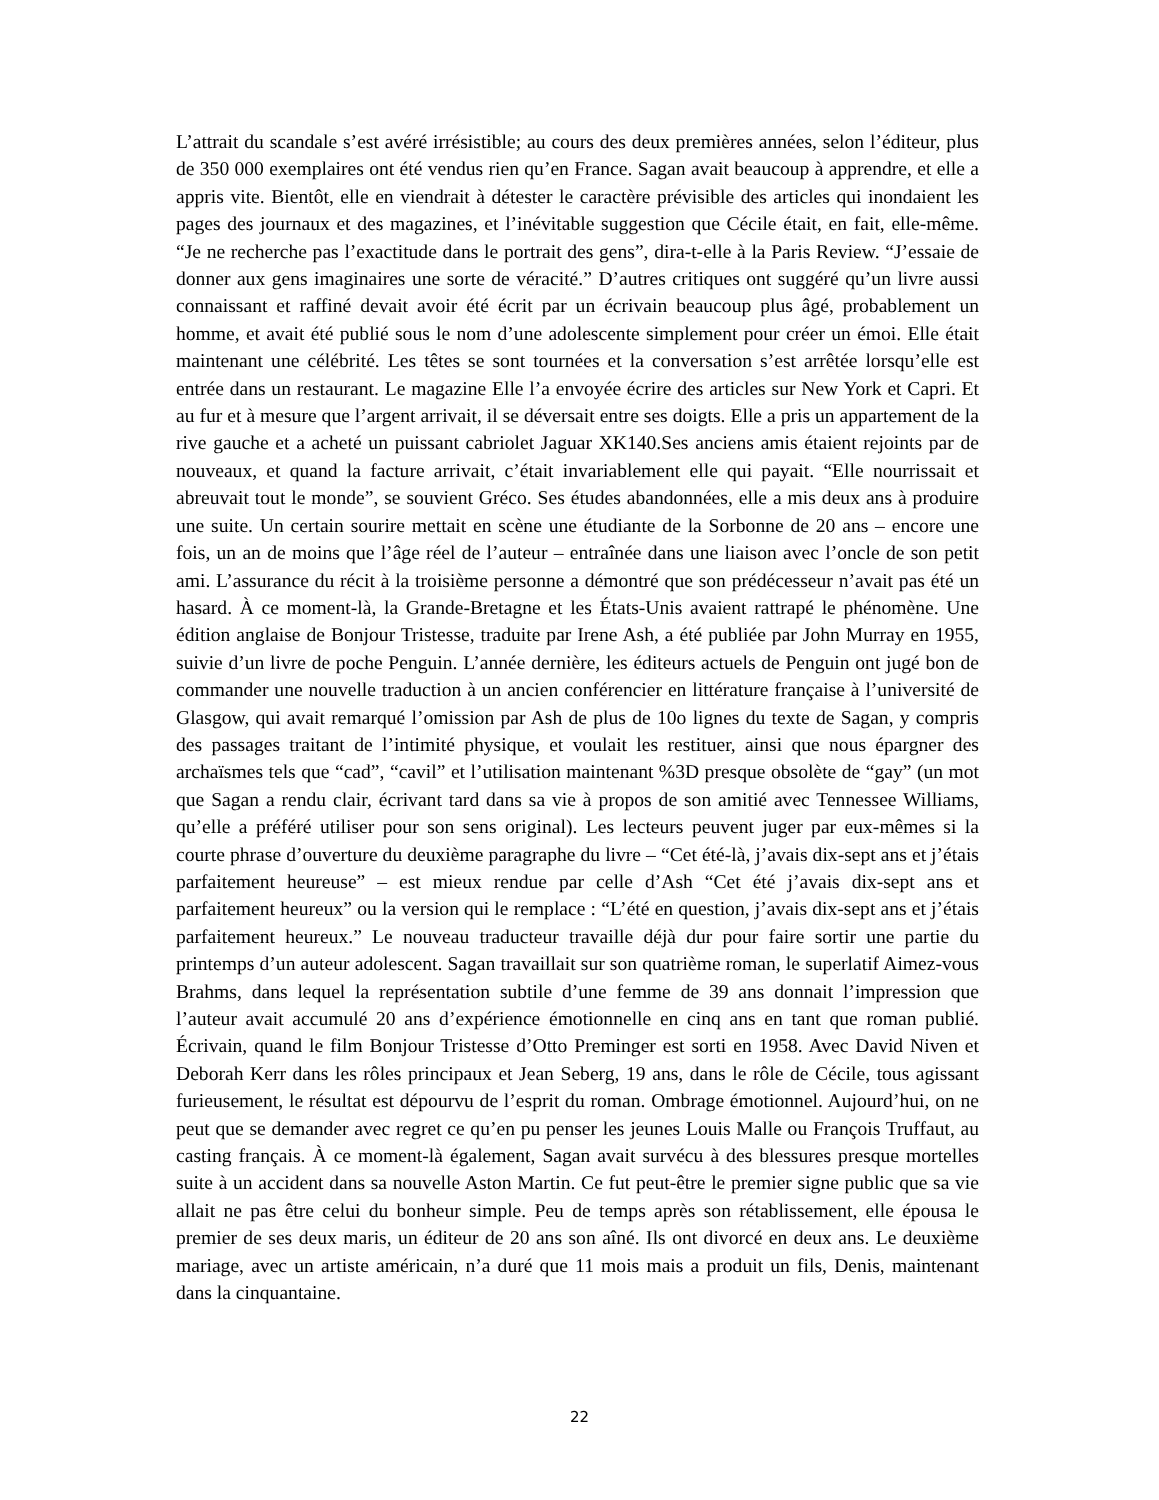L’attrait du scandale s’est avéré irrésistible; au cours des deux premières années, selon l’éditeur, plus de 350 000 exemplaires ont été vendus rien qu’en France. Sagan avait beaucoup à apprendre, et elle a appris vite. Bientôt, elle en viendrait à détester le caractère prévisible des articles qui inondaient les pages des journaux et des magazines, et l’inévitable suggestion que Cécile était, en fait, elle-même. “Je ne recherche pas l’exactitude dans le portrait des gens”, dira-t-elle à la Paris Review. “J’essaie de donner aux gens imaginaires une sorte de véracité.” D’autres critiques ont suggéré qu’un livre aussi connaissant et raffiné devait avoir été écrit par un écrivain beaucoup plus âgé, probablement un homme, et avait été publié sous le nom d’une adolescente simplement pour créer un émoi. Elle était maintenant une célébrité. Les têtes se sont tournées et la conversation s’est arrêtée lorsqu’elle est entrée dans un restaurant. Le magazine Elle l’a envoyée écrire des articles sur New York et Capri. Et au fur et à mesure que l’argent arrivait, il se déversait entre ses doigts. Elle a pris un appartement de la rive gauche et a acheté un puissant cabriolet Jaguar XK140.Ses anciens amis étaient rejoints par de nouveaux, et quand la facture arrivait, c’était invariablement elle qui payait. “Elle nourrissait et abreuvait tout le monde”, se souvient Gréco. Ses études abandonnées, elle a mis deux ans à produire une suite. Un certain sourire mettait en scène une étudiante de la Sorbonne de 20 ans – encore une fois, un an de moins que l’âge réel de l’auteur – entraînée dans une liaison avec l’oncle de son petit ami. L’assurance du récit à la troisième personne a démontré que son prédécesseur n’avait pas été un hasard. À ce moment-là, la Grande-Bretagne et les États-Unis avaient rattrapé le phénomène. Une édition anglaise de Bonjour Tristesse, traduite par Irene Ash, a été publiée par John Murray en 1955, suivie d’un livre de poche Penguin. L’année dernière, les éditeurs actuels de Penguin ont jugé bon de commander une nouvelle traduction à un ancien conférencier en littérature française à l’université de Glasgow, qui avait remarqué l’omission par Ash de plus de 10o lignes du texte de Sagan, y compris des passages traitant de l’intimité physique, et voulait les restituer, ainsi que nous épargner des archaïsmes tels que “cad”, “cavil” et l’utilisation maintenant %3D presque obsolète de “gay” (un mot que Sagan a rendu clair, écrivant tard dans sa vie à propos de son amitié avec Tennessee Williams, qu’elle a préféré utiliser pour son sens original). Les lecteurs peuvent juger par eux-mêmes si la courte phrase d’ouverture du deuxième paragraphe du livre – “Cet été-là, j’avais dix-sept ans et j’étais parfaitement heureuse” – est mieux rendue par celle d’Ash “Cet été j’avais dix-sept ans et parfaitement heureux” ou la version qui le remplace : “L’été en question, j’avais dix-sept ans et j’étais parfaitement heureux.” Le nouveau traducteur travaille déjà dur pour faire sortir une partie du printemps d’un auteur adolescent. Sagan travaillait sur son quatrième roman, le superlatif Aimez-vous Brahms, dans lequel la représentation subtile d’une femme de 39 ans donnait l’impression que l’auteur avait accumulé 20 ans d’expérience émotionnelle en cinq ans en tant que roman publié. Écrivain, quand le film Bonjour Tristesse d’Otto Preminger est sorti en 1958. Avec David Niven et Deborah Kerr dans les rôles principaux et Jean Seberg, 19 ans, dans le rôle de Cécile, tous agissant furieusement, le résultat est dépourvu de l’esprit du roman. Ombrage émotionnel. Aujourd’hui, on ne peut que se demander avec regret ce qu’en pu penser les jeunes Louis Malle ou François Truffaut, au casting français. À ce moment-là également, Sagan avait survécu à des blessures presque mortelles suite à un accident dans sa nouvelle Aston Martin. Ce fut peut-être le premier signe public que sa vie allait ne pas être celui du bonheur simple. Peu de temps après son rétablissement, elle épousa le premier de ses deux maris, un éditeur de 20 ans son aîné. Ils ont divorcé en deux ans. Le deuxième mariage, avec un artiste américain, n’a duré que 11 mois mais a produit un fils, Denis, maintenant dans la cinquantaine.
22